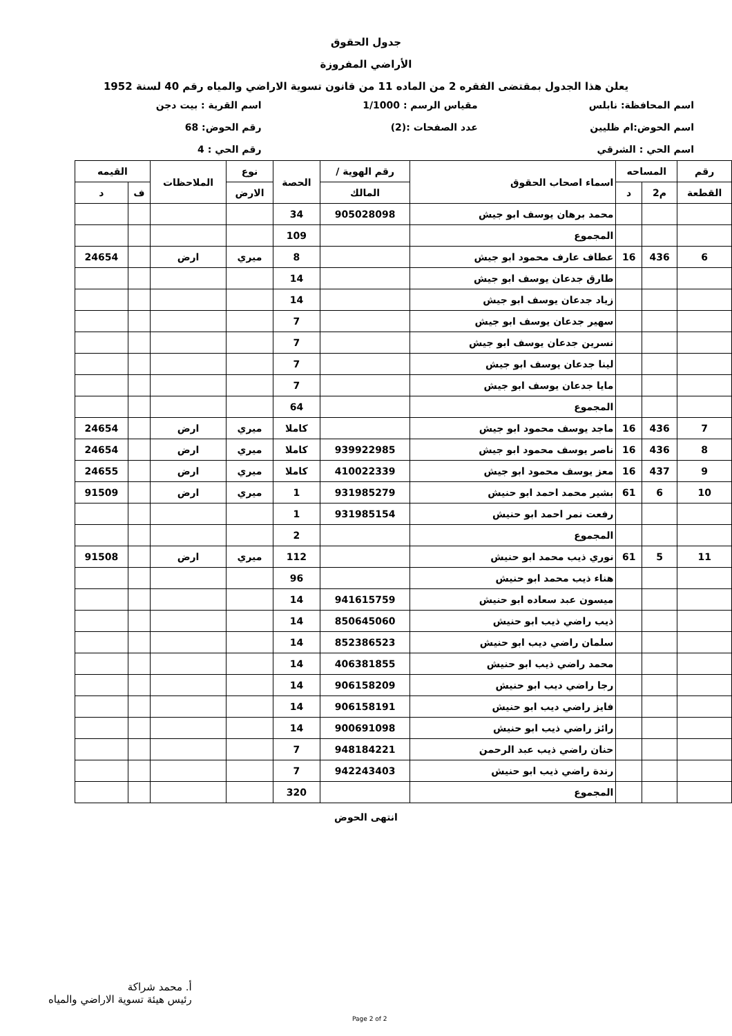جدول الحقوق
الأراضي المفروزة
يعلن هذا الجدول بمقتضى الفقره 2 من الماده 11 من قانون تسوية الاراضي والمياه رقم 40 لسنة 1952
اسم المحافظة: نابلس مقياس الرسم : 1/1000 اسم القرية : بيت دجن
اسم الحوض:ام ظليين عدد الصفحات :(2) رقم الحوض: 68
اسم الحي : الشرقي رقم الحي : 4
| رقم | المساحه | | اسماء اصحاب الحقوق | رقم الهوية / | الحصة | نوع | الملاحظات | القيمه | |
| --- | --- | --- | --- | --- | --- | --- | --- | --- | --- |
| القطعة | م2 | د | | المالك | | الارض | | ف | د |
| | | | محمد برهان يوسف ابو جيش | 905028098 | 34 | | | | |
| | | | المجموع | | 109 | | | | |
| 6 | 436 | 16 | عطاف عارف محمود ابو جيش | | 8 | ميري | ارض | | 24654 |
| | | | طارق جدعان يوسف ابو جيش | | 14 | | | | |
| | | | زياد جدعان يوسف ابو جيش | | 14 | | | | |
| | | | سهير جدعان يوسف ابو جيش | | 7 | | | | |
| | | | نسرين جدعان يوسف ابو جيش | | 7 | | | | |
| | | | لينا جدعان يوسف ابو جيش | | 7 | | | | |
| | | | مايا جدعان يوسف ابو جيش | | 7 | | | | |
| | | | المجموع | | 64 | | | | |
| 7 | 436 | 16 | ماجد يوسف محمود ابو جيش | | كاملا | ميري | ارض | | 24654 |
| 8 | 436 | 16 | ناصر يوسف محمود ابو جيش | 939922985 | كاملا | ميري | ارض | | 24654 |
| 9 | 437 | 16 | معز يوسف محمود ابو جيش | 410022339 | كاملا | ميري | ارض | | 24655 |
| 10 | 6 | 61 | بشير محمد احمد ابو حنيش | 931985279 | 1 | ميري | ارض | | 91509 |
| | | | رفعت نمر احمد ابو حنيش | 931985154 | 1 | | | | |
| | | | المجموع | | 2 | | | | |
| 11 | 5 | 61 | نوري ذيب محمد ابو حنيش | | 112 | ميري | ارض | | 91508 |
| | | | هناء ذيب محمد ابو حنيش | | 96 | | | | |
| | | | ميسون عبد سعاده ابو حنيش | 941615759 | 14 | | | | |
| | | | ذيب راضي ذيب ابو حنيش | 850645060 | 14 | | | | |
| | | | سلمان راضي ديب ابو حنيش | 852386523 | 14 | | | | |
| | | | محمد راضي ذيب ابو حنيش | 406381855 | 14 | | | | |
| | | | رجا راضي ديب ابو حنيش | 906158209 | 14 | | | | |
| | | | فايز راضي ديب ابو حنيش | 906158191 | 14 | | | | |
| | | | رائز راضي ذيب ابو حنيش | 900691098 | 14 | | | | |
| | | | حنان راضي ذيب عبد الرحمن | 948184221 | 7 | | | | |
| | | | رندة راضي ذيب ابو حنيش | 942243403 | 7 | | | | |
| | | | المجموع | | 320 | | | | |
انتهى الحوض
أ. محمد شراكة
رئيس هيئة تسوية الاراضي والمياه
Page 2 of 2